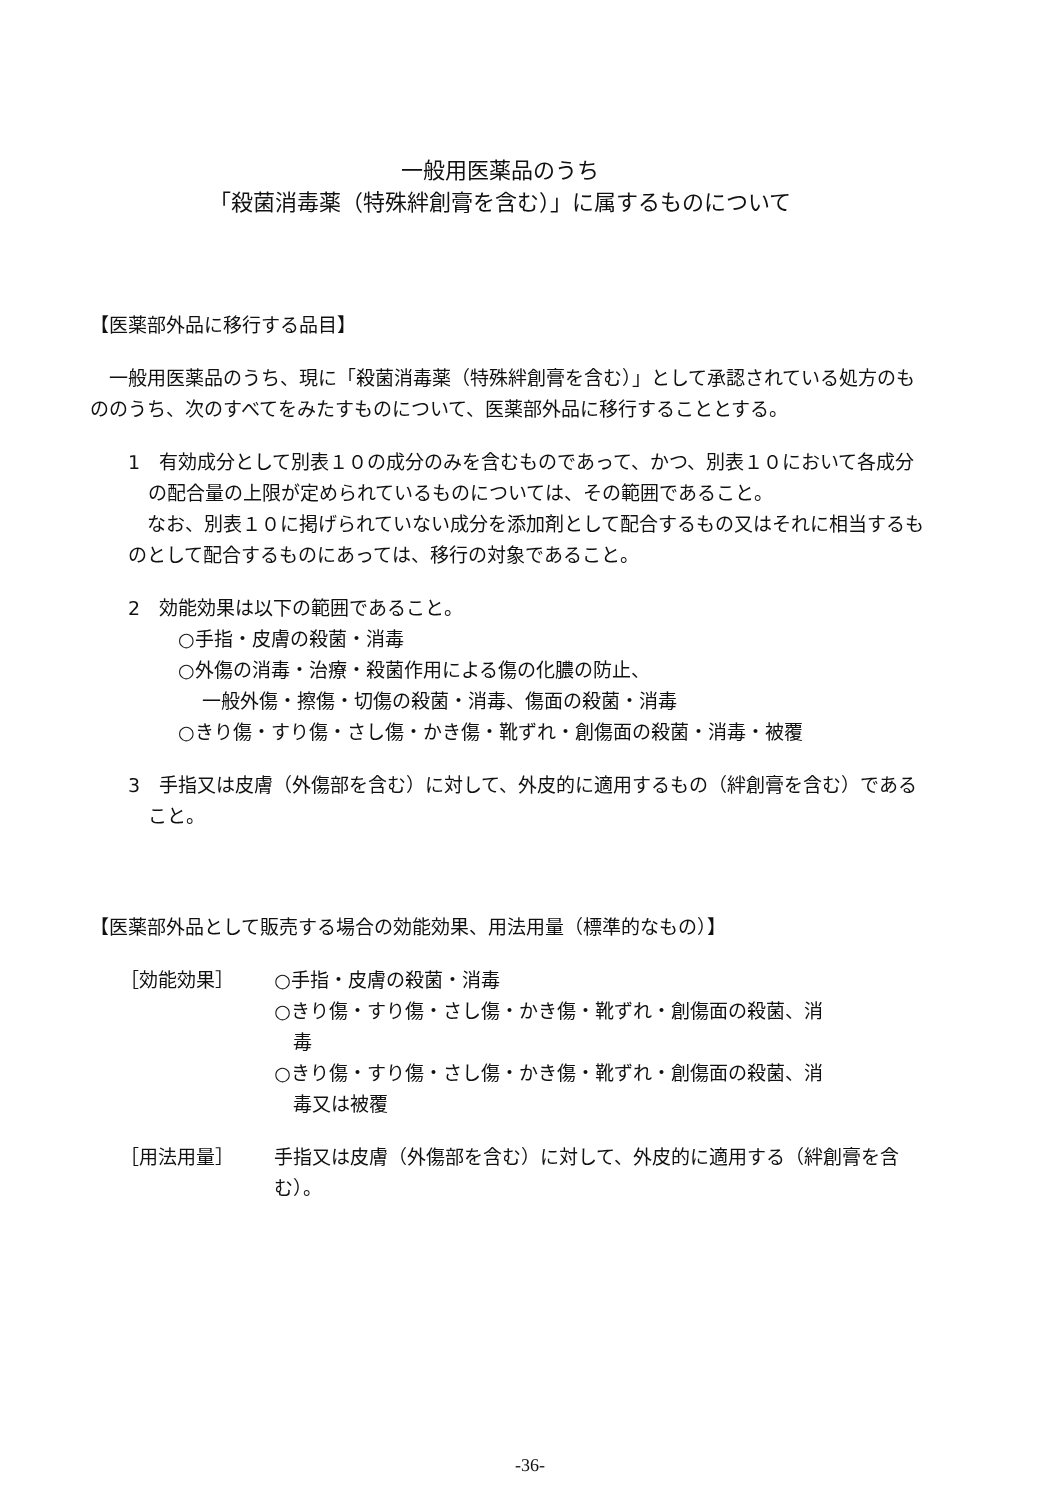一般用医薬品のうち
「殺菌消毒薬（特殊絆創膏を含む）」に属するものについて
【医薬部外品に移行する品目】
一般用医薬品のうち、現に「殺菌消毒薬（特殊絆創膏を含む）」として承認されている処方のもののうち、次のすべてをみたすものについて、医薬部外品に移行することとする。
1　有効成分として別表１０の成分のみを含むものであって、かつ、別表１０において各成分の配合量の上限が定められているものについては、その範囲であること。
なお、別表１０に掲げられていない成分を添加剤として配合するもの又はそれに相当するものとして配合するものにあっては、移行の対象であること。
2　効能効果は以下の範囲であること。
○手指・皮膚の殺菌・消毒
○外傷の消毒・治療・殺菌作用による傷の化膿の防止、
一般外傷・擦傷・切傷の殺菌・消毒、傷面の殺菌・消毒
○きり傷・すり傷・さし傷・かき傷・靴ずれ・創傷面の殺菌・消毒・被覆
3　手指又は皮膚（外傷部を含む）に対して、外皮的に適用するもの（絆創膏を含む）であること。
【医薬部外品として販売する場合の効能効果、用法用量（標準的なもの）】
| ［効能効果］ | ○手指・皮膚の殺菌・消毒 ○きり傷・すり傷・さし傷・かき傷・靴ずれ・創傷面の殺菌、消 毒 ○きり傷・すり傷・さし傷・かき傷・靴ずれ・創傷面の殺菌、消 毒又は被覆 |
| ［用法用量］ | 手指又は皮膚（外傷部を含む）に対して、外皮的に適用する（絆創膏を含む）。 |
-36-